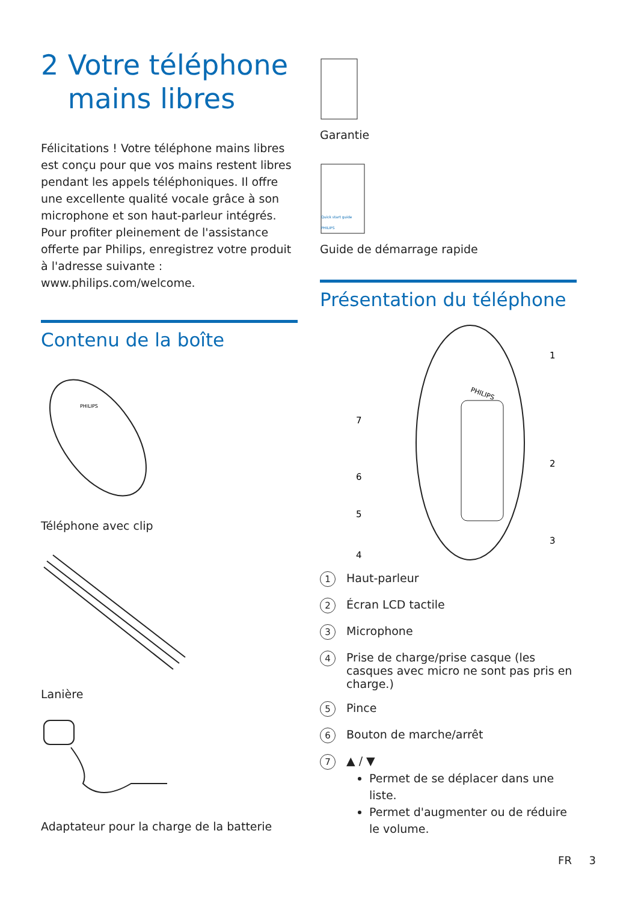2 Votre téléphone mains libres
Félicitations ! Votre téléphone mains libres est conçu pour que vos mains restent libres pendant les appels téléphoniques. Il offre une excellente qualité vocale grâce à son microphone et son haut-parleur intégrés. Pour profiter pleinement de l'assistance offerte par Philips, enregistrez votre produit à l'adresse suivante : www.philips.com/welcome.
Contenu de la boîte
PHILIPS
Téléphone avec clip
Lanière
Adaptateur pour la charge de la batterie
Garantie
Quick start guide
PHILIPS
Guide de démarrage rapide
Présentation du téléphone
PHILIPS
1
2
3
4
5
6
7
1 Haut-parleur
2 Écran LCD tactile
3 Microphone
4 Prise de charge/prise casque (les casques avec micro ne sont pas pris en charge.)
5 Pince
6 Bouton de marche/arrêt
7 ▲ / ▼
Permet de se déplacer dans une liste.
Permet d'augmenter ou de réduire le volume.
FR 3